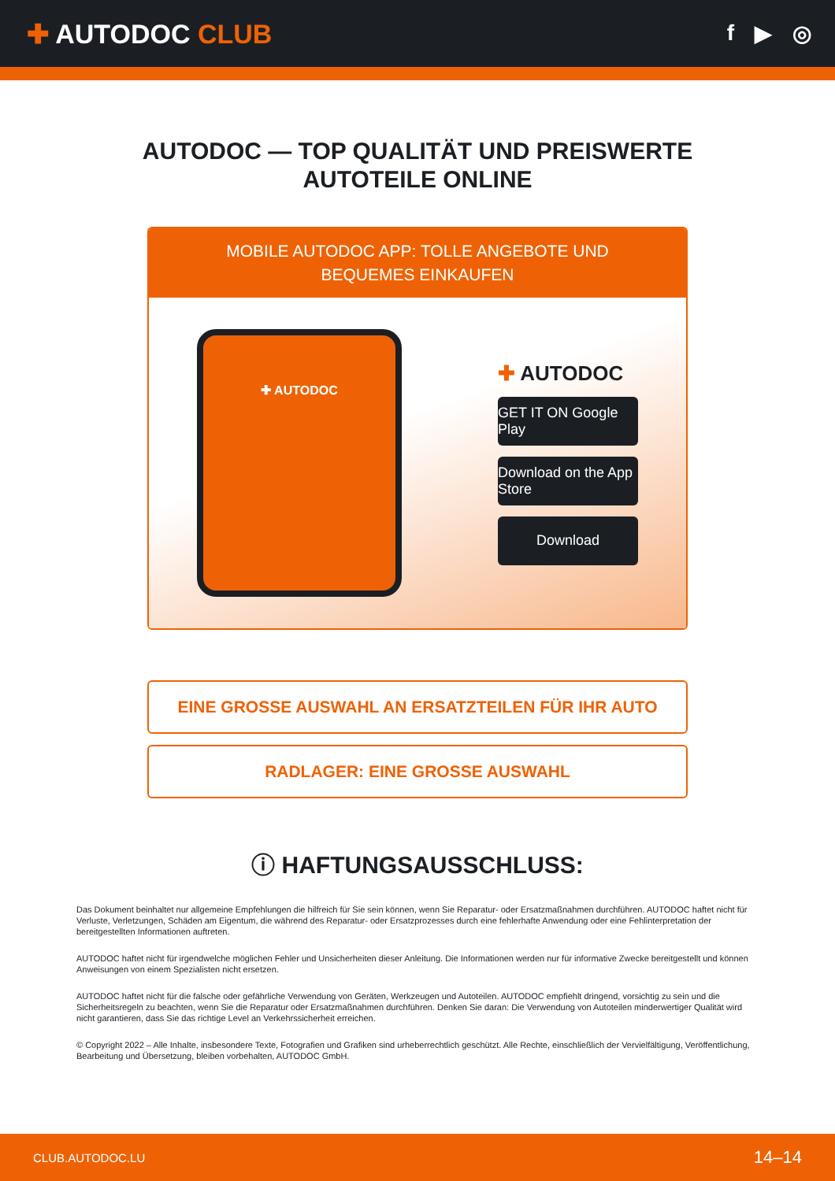✚ AUTODOC CLUB
f ▶ ◎
AUTODOC — TOP QUALITÄT UND PREISWERTE
AUTOTEILE ONLINE
MOBILE AUTODOC APP: TOLLE ANGEBOTE UND BEQUEMES EINKAUFEN
✚ AUTODOC
✚ AUTODOC
GET IT ON Google Play
Download on the App Store
Download
EINE GROSSE AUSWAHL AN ERSATZTEILEN FÜR IHR AUTO
RADLAGER: EINE GROSSE AUSWAHL
ⓘ HAFTUNGSAUSSCHLUSS:
Das Dokument beinhaltet nur allgemeine Empfehlungen die hilfreich für Sie sein können, wenn Sie Reparatur- oder Ersatzmaßnahmen durchführen. AUTODOC haftet nicht für Verluste, Verletzungen, Schäden am Eigentum, die während des Reparatur- oder Ersatzprozesses durch eine fehlerhafte Anwendung oder eine Fehlinterpretation der bereitgestellten Informationen auftreten.
AUTODOC haftet nicht für irgendwelche möglichen Fehler und Unsicherheiten dieser Anleitung. Die Informationen werden nur für informative Zwecke bereitgestellt und können Anweisungen von einem Spezialisten nicht ersetzen.
AUTODOC haftet nicht für die falsche oder gefährliche Verwendung von Geräten, Werkzeugen und Autoteilen. AUTODOC empfiehlt dringend, vorsichtig zu sein und die Sicherheitsregeln zu beachten, wenn Sie die Reparatur oder Ersatzmaßnahmen durchführen. Denken Sie daran: Die Verwendung von Autoteilen minderwertiger Qualität wird nicht garantieren, dass Sie das richtige Level an Verkehrssicherheit erreichen.
© Copyright 2022 – Alle Inhalte, insbesondere Texte, Fotografien und Grafiken sind urheberrechtlich geschützt. Alle Rechte, einschließlich der Vervielfältigung, Veröffentlichung, Bearbeitung und Übersetzung, bleiben vorbehalten, AUTODOC GmbH.
CLUB.AUTODOC.LU 14–14